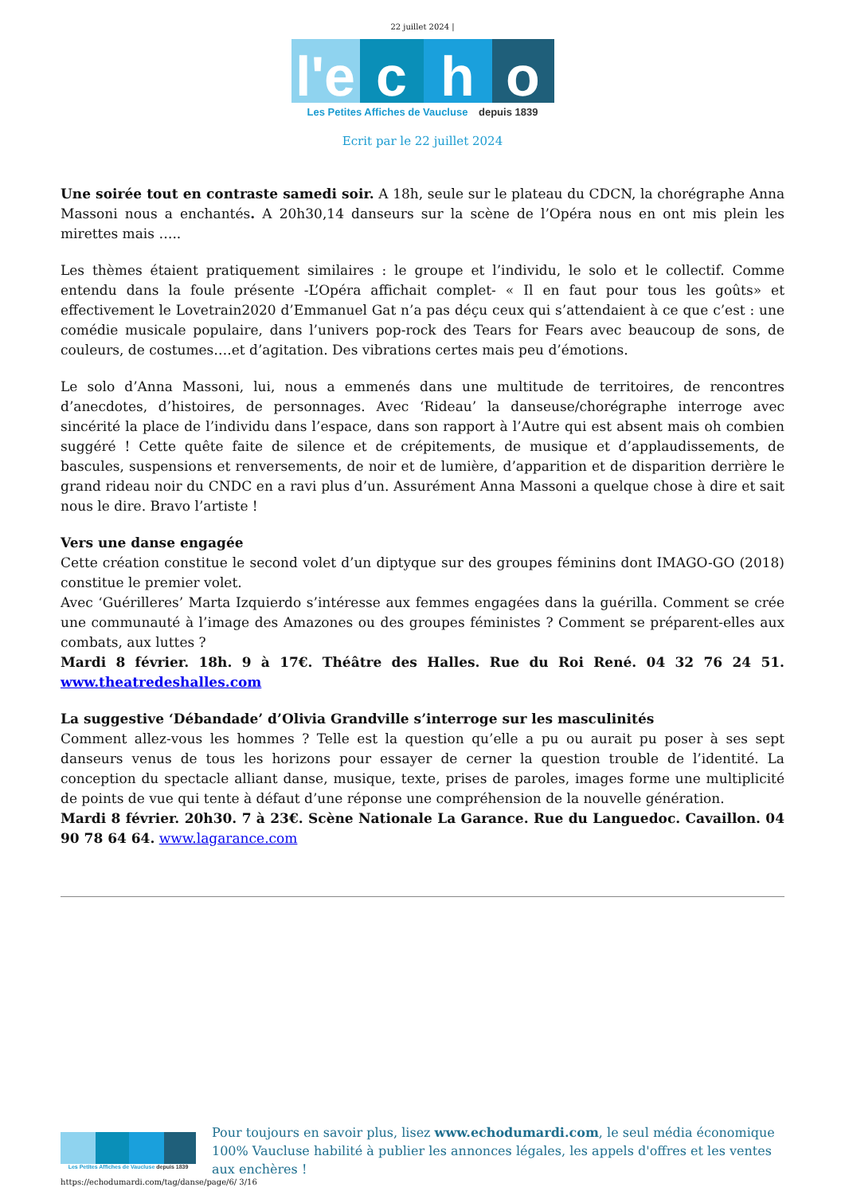22 juillet 2024 |
l'e c h o
Les Petites Affiches de Vaucluse depuis 1839
Ecrit par le 22 juillet 2024
Une soirée tout en contraste samedi soir. A 18h, seule sur le plateau du CDCN, la chorégraphe Anna Massoni nous a enchantés. A 20h30,14 danseurs sur la scène de l’Opéra nous en ont mis plein les mirettes mais …..
Les thèmes étaient pratiquement similaires : le groupe et l’individu, le solo et le collectif. Comme entendu dans la foule présente -L’Opéra affichait complet- « Il en faut pour tous les goûts» et effectivement le Lovetrain2020 d’Emmanuel Gat n’a pas déçu ceux qui s’attendaient à ce que c’est : une comédie musicale populaire, dans l’univers pop-rock des Tears for Fears avec beaucoup de sons, de couleurs, de costumes….et d’agitation. Des vibrations certes mais peu d’émotions.
Le solo d’Anna Massoni, lui, nous a emmenés dans une multitude de territoires, de rencontres d’anecdotes, d’histoires, de personnages. Avec ‘Rideau’ la danseuse/chorégraphe interroge avec sincérité la place de l’individu dans l’espace, dans son rapport à l’Autre qui est absent mais oh combien suggéré ! Cette quête faite de silence et de crépitements, de musique et d’applaudissements, de bascules, suspensions et renversements, de noir et de lumière, d’apparition et de disparition derrière le grand rideau noir du CNDC en a ravi plus d’un. Assurément Anna Massoni a quelque chose à dire et sait nous le dire. Bravo l’artiste !
Vers une danse engagée
Cette création constitue le second volet d’un diptyque sur des groupes féminins dont IMAGO-GO (2018) constitue le premier volet.
Avec ‘Guérilleres’ Marta Izquierdo s’intéresse aux femmes engagées dans la guérilla. Comment se crée une communauté à l’image des Amazones ou des groupes féministes ? Comment se préparent-elles aux combats, aux luttes ?
Mardi 8 février. 18h. 9 à 17€. Théâtre des Halles. Rue du Roi René. 04 32 76 24 51. www.theatredeshalles.com
La suggestive ‘Débandade’ d’Olivia Grandville s’interroge sur les masculinités
Comment allez-vous les hommes ? Telle est la question qu’elle a pu ou aurait pu poser à ses sept danseurs venus de tous les horizons pour essayer de cerner la question trouble de l’identité. La conception du spectacle alliant danse, musique, texte, prises de paroles, images forme une multiplicité de points de vue qui tente à défaut d’une réponse une compréhension de la nouvelle génération.
Mardi 8 février. 20h30. 7 à 23€. Scène Nationale La Garance. Rue du Languedoc. Cavaillon. 04 90 78 64 64. www.lagarance.com
Les Petites Affiches de Vaucluse depuis 1839
Pour toujours en savoir plus, lisez www.echodumardi.com, le seul média économique 100% Vaucluse habilité à publier les annonces légales, les appels d'offres et les ventes aux enchères !
https://echodumardi.com/tag/danse/page/6/ 3/16